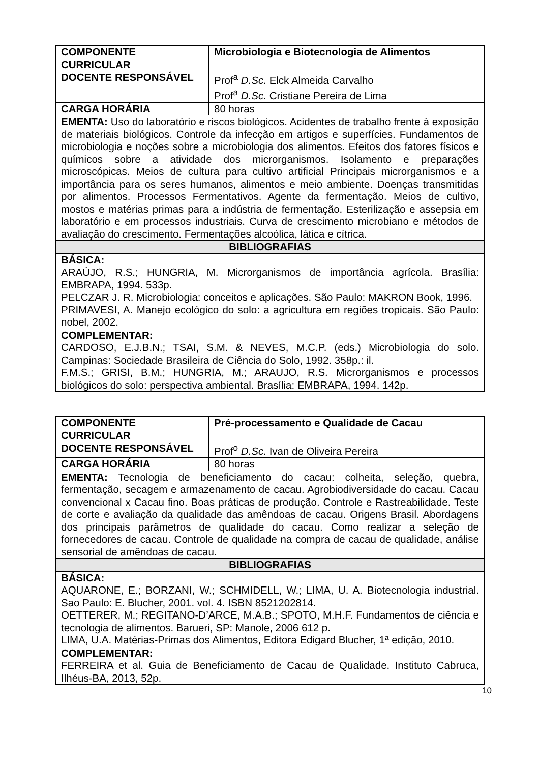| COMPONENTE CURRICULAR | Microbiologia e Biotecnologia de Alimentos |
| DOCENTE RESPONSÁVEL | Prof<sup>a</sup> D.Sc. Elck Almeida Carvalho Prof<sup>a</sup> D.Sc. Cristiane Pereira de Lima |
| CARGA HORÁRIA | 80 horas |
| EMENTA: Uso do laboratório e riscos biológicos. Acidentes de trabalho frente à exposição de materiais biológicos. Controle da infecção em artigos e superfícies. Fundamentos de microbiologia e noções sobre a microbiologia dos alimentos. Efeitos dos fatores físicos e químicos sobre a atividade dos microrganismos. Isolamento e preparações microscópicas. Meios de cultura para cultivo artificial Principais microrganismos e a importância para os seres humanos, alimentos e meio ambiente. Doenças transmitidas por alimentos. Processos Fermentativos. Agente da fermentação. Meios de cultivo, mostos e matérias primas para a indústria de fermentação. Esterilização e assepsia em laboratório e em processos industriais. Curva de crescimento microbiano e métodos de avaliação do crescimento. Fermentações alcoólica, lática e cítrica. | |
| BIBLIOGRAFIAS | |
| BÁSICA: ARAÚJO, R.S.; HUNGRIA, M. Microrganismos de importância agrícola. Brasília: EMBRAPA, 1994. 533p. PELCZAR J. R. Microbiologia: conceitos e aplicações. São Paulo: MAKRON Book, 1996. PRIMAVESI, A. Manejo ecológico do solo: a agricultura em regiões tropicais. São Paulo: nobel, 2002. | |
| COMPLEMENTAR: CARDOSO, E.J.B.N.; TSAI, S.M. & NEVES, M.C.P. (eds.) Microbiologia do solo. Campinas: Sociedade Brasileira de Ciência do Solo, 1992. 358p.: il. F.M.S.; GRISI, B.M.; HUNGRIA, M.; ARAUJO, R.S. Microrganismos e processos biológicos do solo: perspectiva ambiental. Brasília: EMBRAPA, 1994. 142p. | |
| COMPONENTE CURRICULAR | Pré-processamento e Qualidade de Cacau |
| DOCENTE RESPONSÁVEL | Prof<sup>o</sup> D.Sc. Ivan de Oliveira Pereira |
| CARGA HORÁRIA | 80 horas |
| EMENTA: Tecnologia de beneficiamento do cacau: colheita, seleção, quebra, fermentação, secagem e armazenamento de cacau. Agrobiodiversidade do cacau. Cacau convencional x Cacau fino. Boas práticas de produção. Controle e Rastreabilidade. Teste de corte e avaliação da qualidade das amêndoas de cacau. Origens Brasil. Abordagens dos principais parâmetros de qualidade do cacau. Como realizar a seleção de fornecedores de cacau. Controle de qualidade na compra de cacau de qualidade, análise sensorial de amêndoas de cacau. | |
| BIBLIOGRAFIAS | |
| BÁSICA: AQUARONE, E.; BORZANI, W.; SCHMIDELL, W.; LIMA, U. A. Biotecnologia industrial. Sao Paulo: E. Blucher, 2001. vol. 4. ISBN 8521202814. OETTERER, M.; REGITANO-D’ARCE, M.A.B.; SPOTO, M.H.F. Fundamentos de ciência e tecnologia de alimentos. Barueri, SP: Manole, 2006 612 p. LIMA, U.A. Matérias-Primas dos Alimentos, Editora Edigard Blucher, 1ª edição, 2010. | |
| COMPLEMENTAR: FERREIRA et al. Guia de Beneficiamento de Cacau de Qualidade. Instituto Cabruca, Ilhéus-BA, 2013, 52p. | |
10